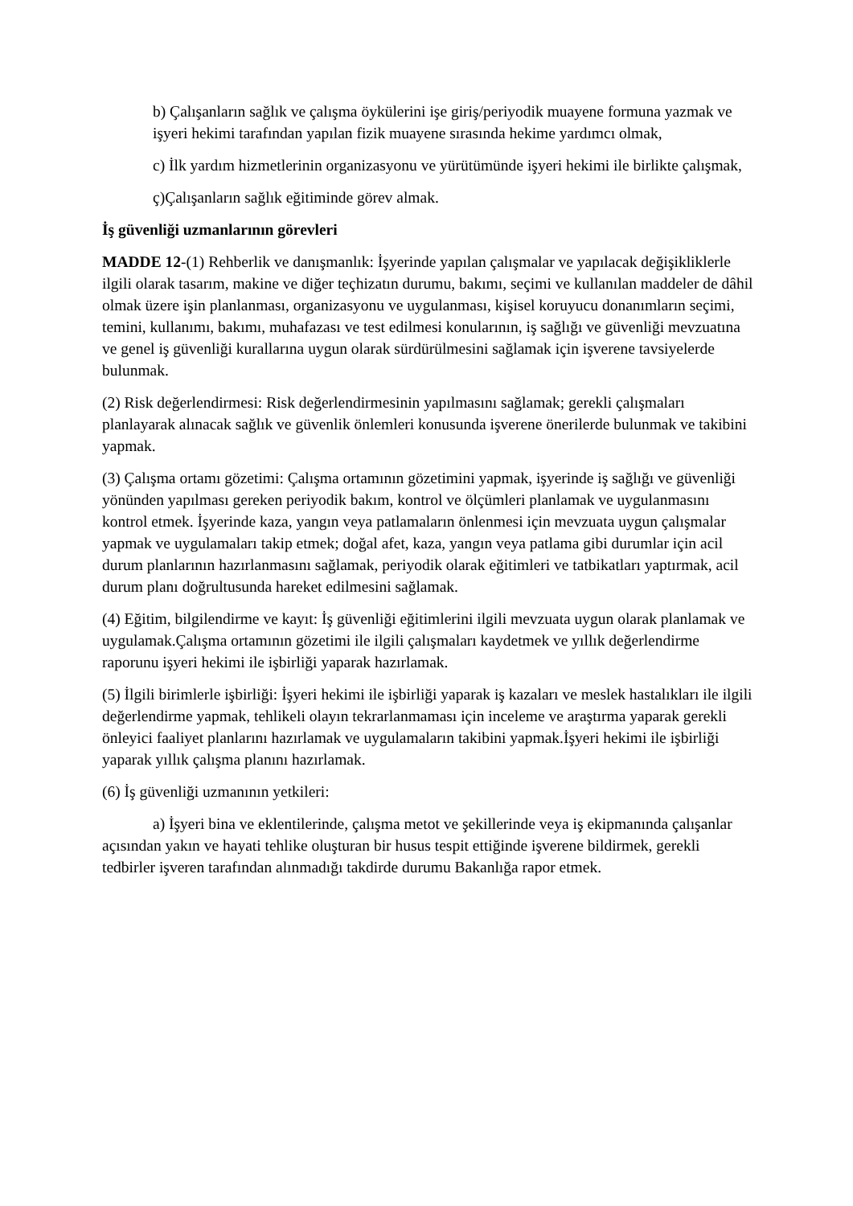b) Çalışanların sağlık ve çalışma öykülerini işe giriş/periyodik muayene formuna yazmak ve işyeri hekimi tarafından yapılan fizik muayene sırasında hekime yardımcı olmak,
c) İlk yardım hizmetlerinin organizasyonu ve yürütümünde işyeri hekimi ile birlikte çalışmak,
ç)Çalışanların sağlık eğitiminde görev almak.
İş güvenliği uzmanlarının görevleri
MADDE 12-(1) Rehberlik ve danışmanlık: İşyerinde yapılan çalışmalar ve yapılacak değişikliklerle ilgili olarak tasarım, makine ve diğer teçhizatın durumu, bakımı, seçimi ve kullanılan maddeler de dâhil olmak üzere işin planlanması, organizasyonu ve uygulanması, kişisel koruyucu donanımların seçimi, temini, kullanımı, bakımı, muhafazası ve test edilmesi konularının, iş sağlığı ve güvenliği mevzuatına ve genel iş güvenliği kurallarına uygun olarak sürdürülmesini sağlamak için işverene tavsiyelerde bulunmak.
(2) Risk değerlendirmesi: Risk değerlendirmesinin yapılmasını sağlamak; gerekli çalışmaları planlayarak alınacak sağlık ve güvenlik önlemleri konusunda işverene önerilerde bulunmak ve takibini yapmak.
(3) Çalışma ortamı gözetimi: Çalışma ortamının gözetimini yapmak, işyerinde iş sağlığı ve güvenliği yönünden yapılması gereken periyodik bakım, kontrol ve ölçümleri planlamak ve uygulanmasını kontrol etmek. İşyerinde kaza, yangın veya patlamaların önlenmesi için mevzuata uygun çalışmalar yapmak ve uygulamaları takip etmek; doğal afet, kaza, yangın veya patlama gibi durumlar için acil durum planlarının hazırlanmasını sağlamak, periyodik olarak eğitimleri ve tatbikatları yaptırmak, acil durum planı doğrultusunda hareket edilmesini sağlamak.
(4) Eğitim, bilgilendirme ve kayıt: İş güvenliği eğitimlerini ilgili mevzuata uygun olarak planlamak ve uygulamak.Çalışma ortamının gözetimi ile ilgili çalışmaları kaydetmek ve yıllık değerlendirme raporunu işyeri hekimi ile işbirliği yaparak hazırlamak.
(5) İlgili birimlerle işbirliği: İşyeri hekimi ile işbirliği yaparak iş kazaları ve meslek hastalıkları ile ilgili değerlendirme yapmak, tehlikeli olayın tekrarlanmaması için inceleme ve araştırma yaparak gerekli önleyici faaliyet planlarını hazırlamak ve uygulamaların takibini yapmak.İşyeri hekimi ile işbirliği yaparak yıllık çalışma planını hazırlamak.
(6) İş güvenliği uzmanının yetkileri:
a) İşyeri bina ve eklentilerinde, çalışma metot ve şekillerinde veya iş ekipmanında çalışanlar açısından yakın ve hayati tehlike oluşturan bir husus tespit ettiğinde işverene bildirmek, gerekli tedbirler işveren tarafından alınmadığı takdirde durumu Bakanlığa rapor etmek.